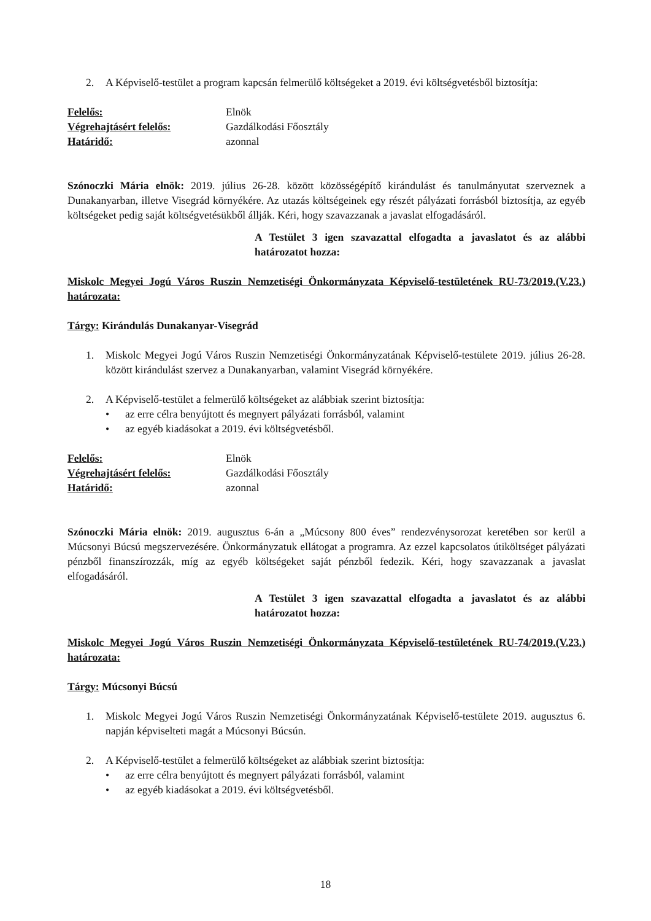2. A Képviselő-testület a program kapcsán felmerülő költségeket a 2019. évi költségvetésből biztosítja:
Felelős: Elnök Végrehajtásért felelős: Gazdálkodási Főosztály Határidő: azonnal
Szónoczki Mária elnök: 2019. július 26-28. között közösségépítő kirándulást és tanulmányutat szerveznek a Dunakanyarban, illetve Visegrád környékére. Az utazás költségeinek egy részét pályázati forrásból biztosítja, az egyéb költségeket pedig saját költségvetésükből állják. Kéri, hogy szavazzanak a javaslat elfogadásáról.
A Testület 3 igen szavazattal elfogadta a javaslatot és az alábbi határozatot hozza:
Miskolc Megyei Jogú Város Ruszin Nemzetiségi Önkormányzata Képviselő-testületének RU-73/2019.(V.23.) határozata:
Tárgy: Kirándulás Dunakanyar-Visegrád
1. Miskolc Megyei Jogú Város Ruszin Nemzetiségi Önkormányzatának Képviselő-testülete 2019. július 26-28. között kirándulást szervez a Dunakanyarban, valamint Visegrád környékére.
2. A Képviselő-testület a felmerülő költségeket az alábbiak szerint biztosítja:
• az erre célra benyújtott és megnyert pályázati forrásból, valamint
• az egyéb kiadásokat a 2019. évi költségvetésből.
Felelős: Elnök Végrehajtásért felelős: Gazdálkodási Főosztály Határidő: azonnal
Szónoczki Mária elnök: 2019. augusztus 6-án a „Múcsony 800 éves” rendezvénysorozat keretében sor kerül a Múcsonyi Búcsú megszervezésére. Önkormányzatuk ellátogat a programra. Az ezzel kapcsolatos útiköltséget pályázati pénzből finanszírozzák, míg az egyéb költségeket saját pénzből fedezik. Kéri, hogy szavazzanak a javaslat elfogadásáról.
A Testület 3 igen szavazattal elfogadta a javaslatot és az alábbi határozatot hozza:
Miskolc Megyei Jogú Város Ruszin Nemzetiségi Önkormányzata Képviselő-testületének RU-74/2019.(V.23.) határozata:
Tárgy: Múcsonyi Búcsú
1. Miskolc Megyei Jogú Város Ruszin Nemzetiségi Önkormányzatának Képviselő-testülete 2019. augusztus 6. napján képviselteti magát a Múcsonyi Búcsún.
2. A Képviselő-testület a felmerülő költségeket az alábbiak szerint biztosítja:
• az erre célra benyújtott és megnyert pályázati forrásból, valamint
• az egyéb kiadásokat a 2019. évi költségvetésből.
18